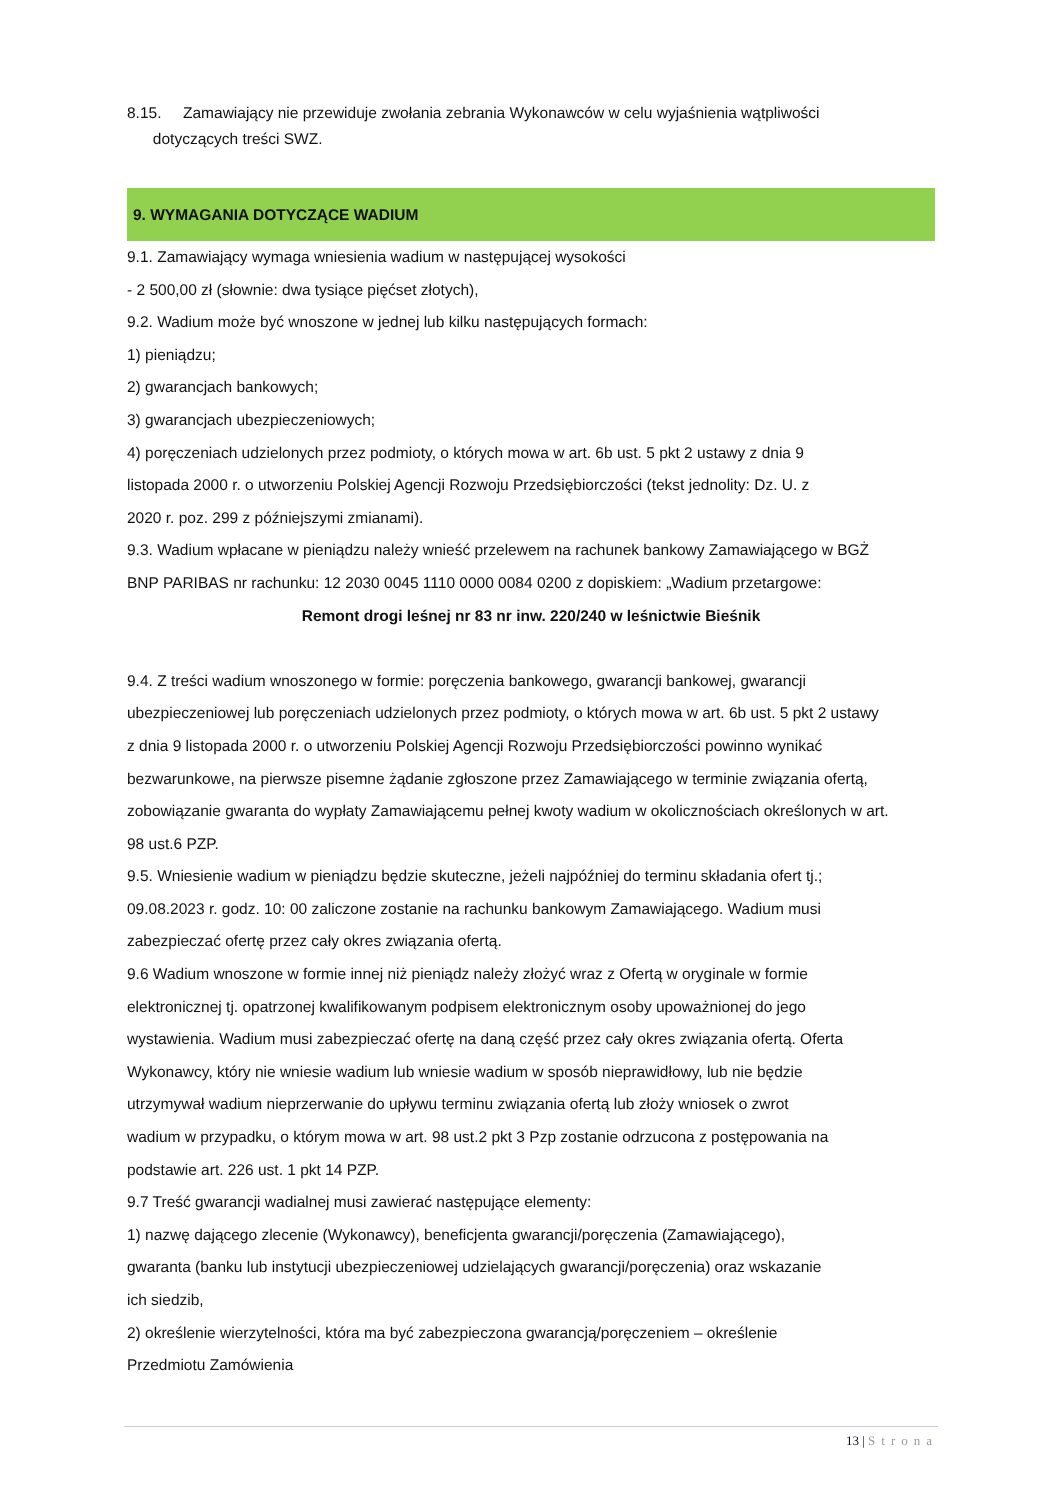8.15. Zamawiający nie przewiduje zwołania zebrania Wykonawców w celu wyjaśnienia wątpliwości
dotyczących treści SWZ.
9. WYMAGANIA DOTYCZĄCE WADIUM
9.1. Zamawiający wymaga wniesienia wadium w następującej wysokości
- 2 500,00 zł (słownie: dwa tysiące pięćset złotych),
9.2. Wadium może być wnoszone w jednej lub kilku następujących formach:
1) pieniądzu;
2) gwarancjach bankowych;
3) gwarancjach ubezpieczeniowych;
4) poręczeniach udzielonych przez podmioty, o których mowa w art. 6b ust. 5 pkt 2 ustawy z dnia 9
listopada 2000 r. o utworzeniu Polskiej Agencji Rozwoju Przedsiębiorczości (tekst jednolity: Dz. U. z
2020 r. poz. 299 z późniejszymi zmianami).
9.3. Wadium wpłacane w pieniądzu należy wnieść przelewem na rachunek bankowy Zamawiającego w BGŻ
BNP PARIBAS nr rachunku: 12 2030 0045 1110 0000 0084 0200 z dopiskiem: „Wadium przetargowe:
Remont drogi leśnej nr 83 nr inw. 220/240 w leśnictwie Bieśnik
9.4. Z treści wadium wnoszonego w formie: poręczenia bankowego, gwarancji bankowej, gwarancji
ubezpieczeniowej lub poręczeniach udzielonych przez podmioty, o których mowa w art. 6b ust. 5 pkt 2 ustawy
z dnia 9 listopada 2000 r. o utworzeniu Polskiej Agencji Rozwoju Przedsiębiorczości powinno wynikać
bezwarunkowe, na pierwsze pisemne żądanie zgłoszone przez Zamawiającego w terminie związania ofertą,
zobowiązanie gwaranta do wypłaty Zamawiającemu pełnej kwoty wadium w okolicznościach określonych w art.
98 ust.6 PZP.
9.5. Wniesienie wadium w pieniądzu będzie skuteczne, jeżeli najpóźniej do terminu składania ofert tj.;
09.08.2023 r. godz. 10: 00 zaliczone zostanie na rachunku bankowym Zamawiającego. Wadium musi
zabezpieczać ofertę przez cały okres związania ofertą.
9.6 Wadium wnoszone w formie innej niż pieniądz należy złożyć wraz z Ofertą w oryginale w formie
elektronicznej tj. opatrzonej kwalifikowanym podpisem elektronicznym osoby upoważnionej do jego
wystawienia. Wadium musi zabezpieczać ofertę na daną część przez cały okres związania ofertą. Oferta
Wykonawcy, który nie wniesie wadium lub wniesie wadium w sposób nieprawidłowy, lub nie będzie
utrzymywał wadium nieprzerwanie do upływu terminu związania ofertą lub złoży wniosek o zwrot
wadium w przypadku, o którym mowa w art. 98 ust.2 pkt 3 Pzp zostanie odrzucona z postępowania na
podstawie art. 226 ust. 1 pkt 14 PZP.
9.7 Treść gwarancji wadialnej musi zawierać następujące elementy:
1) nazwę dającego zlecenie (Wykonawcy), beneficjenta gwarancji/poręczenia (Zamawiającego),
gwaranta (banku lub instytucji ubezpieczeniowej udzielających gwarancji/poręczenia) oraz wskazanie
ich siedzib,
2) określenie wierzytelności, która ma być zabezpieczona gwarancją/poręczeniem – określenie
Przedmiotu Zamówienia
13 | Strona